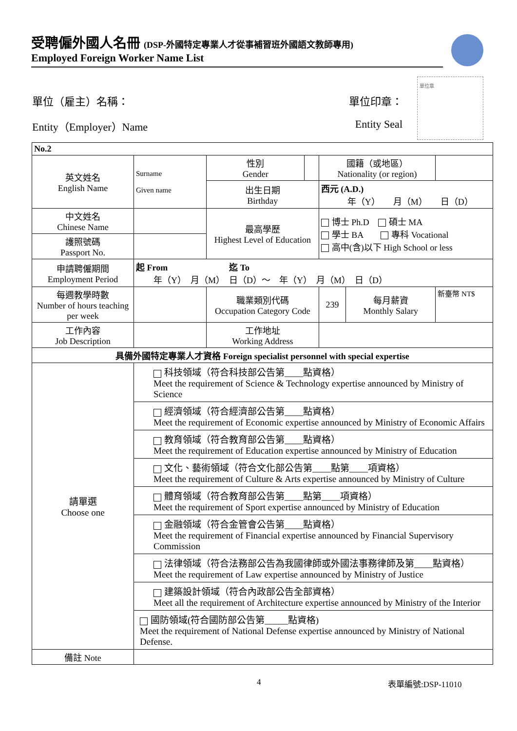受聘僱外國人名冊 (DSP-外國特定專業人才從事補習班外國語文教師專用)
Employed Foreign Worker Name List
單位章
單位（雇主）名稱： 單位印章：
Entity（Employer）Name Entity Seal
| No.2 | | | | | | |
| 英文姓名 English Name | Surname Given name | 性別 Gender | | 國籍（或地區） Nationality (or region) | | |
| | | 出生日期 Birthday | | 西元 (A.D.) 年（Y） 月（M） 日（D） | | |
| 中文姓名 Chinese Name | | 最高學歷 Highest Level of Education | | 博士 Ph.D 碩士 MA 學士 BA 專科 Vocational 高中(含)以下 High School or less | | |
| 護照號碼 Passport No. | | | | | | |
| 申請聘僱期間 Employment Period | 起 From 迄 To 年（Y） 月（M） 日（D）～ 年（Y） 月（M） 日（D） | | | | | |
| 每週教學時數 Number of hours teaching per week | | 職業類別代碼 Occupation Category Code | | 239 | 每月薪資 Monthly Salary | 新臺幣 NT$ |
| 工作內容 Job Description | | 工作地址 Working Address | | | | |
| 具備外國特定專業人才資格 Foreign specialist personnel with special expertise | | | | | | |
| 請單選 Choose one | 科技領域（符合科技部公告第____點資格） Meet the requirement of Science & Technology expertise announced by Ministry of Science | | | | | |
| | 經濟領域（符合經濟部公告第____點資格） Meet the requirement of Economic expertise announced by Ministry of Economic Affairs | | | | | |
| | 教育領域（符合教育部公告第____點資格） Meet the requirement of Education expertise announced by Ministry of Education | | | | | |
| | 文化、藝術領域（符合文化部公告第____點第____項資格） Meet the requirement of Culture & Arts expertise announced by Ministry of Culture | | | | | |
| | 體育領域（符合教育部公告第____點第____項資格） Meet the requirement of Sport expertise announced by Ministry of Education | | | | | |
| | 金融領域（符合金管會公告第____點資格） Meet the requirement of Financial expertise announced by Financial Supervisory Commission | | | | | |
| | 法律領域（符合法務部公告為我國律師或外國法事務律師及第____點資格） Meet the requirement of Law expertise announced by Ministry of Justice | | | | | |
| | 建築設計領域（符合內政部公告全部資格） Meet all the requirement of Architecture expertise announced by Ministry of the Interior | | | | | |
| | 國防領域(符合國防部公告第_____點資格) Meet the requirement of National Defense expertise announced by Ministry of National Defense. | | | | | |
| 備註 Note | | | | | | |
4 表單編號:DSP-11010